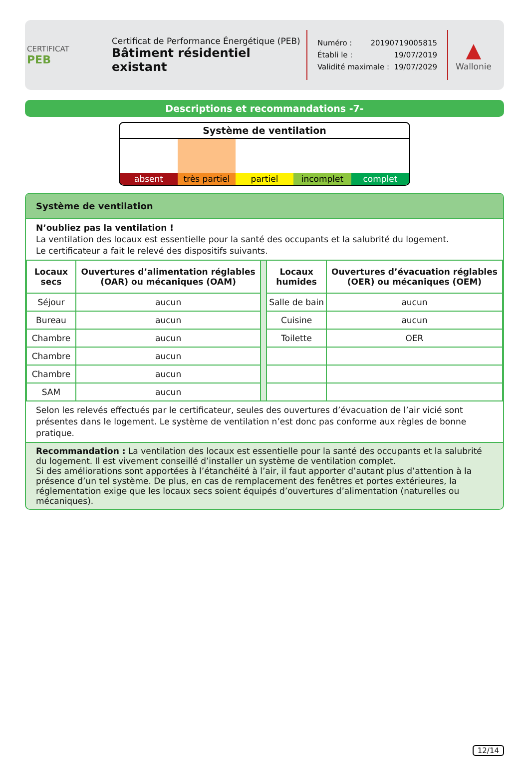CERTIFICAT
PEB
Certificat de Performance Énergétique (PEB)
Bâtiment résidentiel existant
Numéro : 20190719005815
Établi le : 19/07/2019
Validité maximale : 19/07/2029
▲
Wallonie
Descriptions et recommandations -7-
Système de ventilation
absent très partiel partiel incomplet complet
Système de ventilation
N’oubliez pas la ventilation !
La ventilation des locaux est essentielle pour la santé des occupants et la salubrité du logement.
Le certificateur a fait le relevé des dispositifs suivants.
| Locaux secs | Ouvertures d’alimentation réglables (OAR) ou mécaniques (OAM) | | Locaux humides | Ouvertures d’évacuation réglables (OER) ou mécaniques (OEM) |
| Séjour | aucun | | Salle de bain | aucun |
| Bureau | aucun | | Cuisine | aucun |
| Chambre | aucun | | Toilette | OER |
| Chambre | aucun | | | |
| Chambre | aucun | | | |
| SAM | aucun | | | |
Selon les relevés effectués par le certificateur, seules des ouvertures d’évacuation de l’air vicié sont présentes dans le logement. Le système de ventilation n’est donc pas conforme aux règles de bonne pratique.
Recommandation : La ventilation des locaux est essentielle pour la santé des occupants et la salubrité du logement. Il est vivement conseillé d’installer un système de ventilation complet.
Si des améliorations sont apportées à l’étanchéité à l’air, il faut apporter d’autant plus d’attention à la présence d’un tel système. De plus, en cas de remplacement des fenêtres et portes extérieures, la réglementation exige que les locaux secs soient équipés d’ouvertures d’alimentation (naturelles ou mécaniques).
12/14